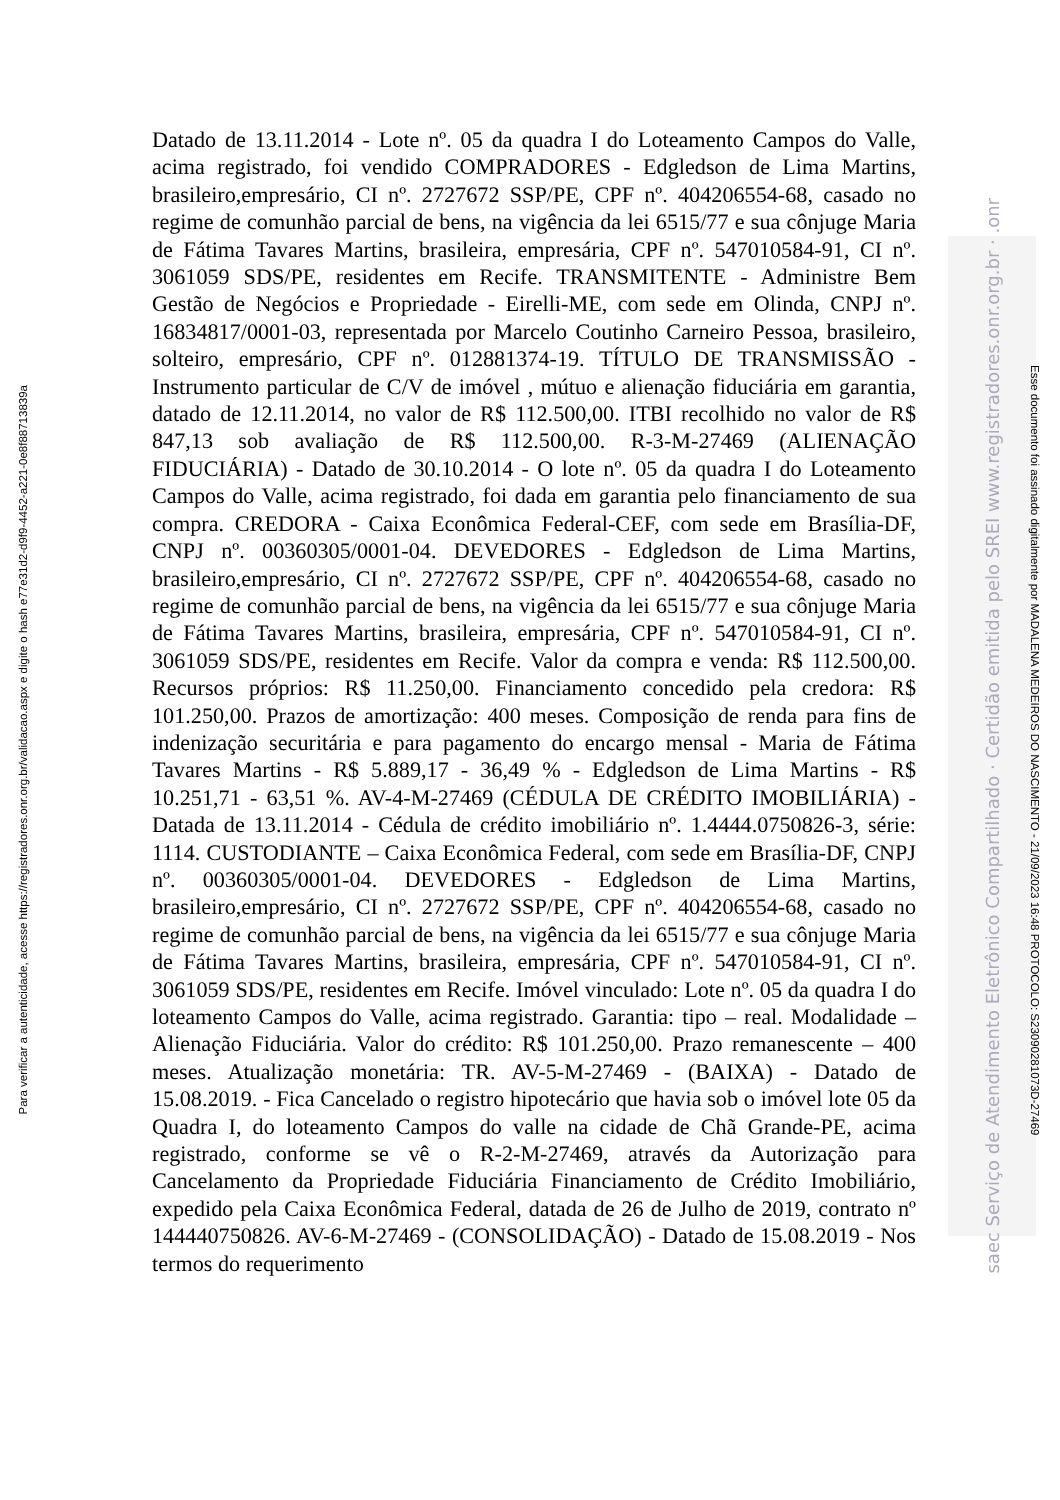Para verificar a autenticidade, acesse https://registradores.onr.org.br/validacao.aspx e digite o hash e77e31d2-d9f9-4452-a221-0e8f88713839a
Datado de 13.11.2014 - Lote nº. 05 da quadra I do Loteamento Campos do Valle, acima registrado, foi vendido COMPRADORES - Edgledson de Lima Martins, brasileiro,empresário, CI nº. 2727672 SSP/PE, CPF nº. 404206554-68, casado no regime de comunhão parcial de bens, na vigência da lei 6515/77 e sua cônjuge Maria de Fátima Tavares Martins, brasileira, empresária, CPF nº. 547010584-91, CI nº. 3061059 SDS/PE, residentes em Recife. TRANSMITENTE - Administre Bem Gestão de Negócios e Propriedade - Eirelli-ME, com sede em Olinda, CNPJ nº. 16834817/0001-03, representada por Marcelo Coutinho Carneiro Pessoa, brasileiro, solteiro, empresário, CPF nº. 012881374-19. TÍTULO DE TRANSMISSÃO - Instrumento particular de C/V de imóvel , mútuo e alienação fiduciária em garantia, datado de 12.11.2014, no valor de R$ 112.500,00. ITBI recolhido no valor de R$ 847,13 sob avaliação de R$ 112.500,00. R-3-M-27469 (ALIENAÇÃO FIDUCIÁRIA) - Datado de 30.10.2014 - O lote nº. 05 da quadra I do Loteamento Campos do Valle, acima registrado, foi dada em garantia pelo financiamento de sua compra. CREDORA - Caixa Econômica Federal-CEF, com sede em Brasília-DF, CNPJ nº. 00360305/0001-04. DEVEDORES - Edgledson de Lima Martins, brasileiro,empresário, CI nº. 2727672 SSP/PE, CPF nº. 404206554-68, casado no regime de comunhão parcial de bens, na vigência da lei 6515/77 e sua cônjuge Maria de Fátima Tavares Martins, brasileira, empresária, CPF nº. 547010584-91, CI nº. 3061059 SDS/PE, residentes em Recife. Valor da compra e venda: R$ 112.500,00. Recursos próprios: R$ 11.250,00. Financiamento concedido pela credora: R$ 101.250,00. Prazos de amortização: 400 meses. Composição de renda para fins de indenização securitária e para pagamento do encargo mensal - Maria de Fátima Tavares Martins - R$ 5.889,17 - 36,49 % - Edgledson de Lima Martins - R$ 10.251,71 - 63,51 %. AV-4-M-27469 (CÉDULA DE CRÉDITO IMOBILIÁRIA) - Datada de 13.11.2014 - Cédula de crédito imobiliário nº. 1.4444.0750826-3, série: 1114. CUSTODIANTE – Caixa Econômica Federal, com sede em Brasília-DF, CNPJ nº. 00360305/0001-04. DEVEDORES - Edgledson de Lima Martins, brasileiro,empresário, CI nº. 2727672 SSP/PE, CPF nº. 404206554-68, casado no regime de comunhão parcial de bens, na vigência da lei 6515/77 e sua cônjuge Maria de Fátima Tavares Martins, brasileira, empresária, CPF nº. 547010584-91, CI nº. 3061059 SDS/PE, residentes em Recife. Imóvel vinculado: Lote nº. 05 da quadra I do loteamento Campos do Valle, acima registrado. Garantia: tipo – real. Modalidade – Alienação Fiduciária. Valor do crédito: R$ 101.250,00. Prazo remanescente – 400 meses. Atualização monetária: TR. AV-5-M-27469 - (BAIXA) - Datado de 15.08.2019. - Fica Cancelado o registro hipotecário que havia sob o imóvel lote 05 da Quadra I, do loteamento Campos do valle na cidade de Chã Grande-PE, acima registrado, conforme se vê o R-2-M-27469, através da Autorização para Cancelamento da Propriedade Fiduciária Financiamento de Crédito Imobiliário, expedido pela Caixa Econômica Federal, datada de 26 de Julho de 2019, contrato nº 144440750826. AV-6-M-27469 - (CONSOLIDAÇÃO) - Datado de 15.08.2019 - Nos termos do requerimento
saec Serviço de Atendimento Eletrônico Compartilhado · Certidão emitida pelo SREI www.registradores.onr.org.br · .onr
Esse documento foi assinado digitalmente por MADALENA MEDEIROS DO NASCIMENTO - 21/09/2023 16:48 PROTOCOLO: S23090281073D-27469